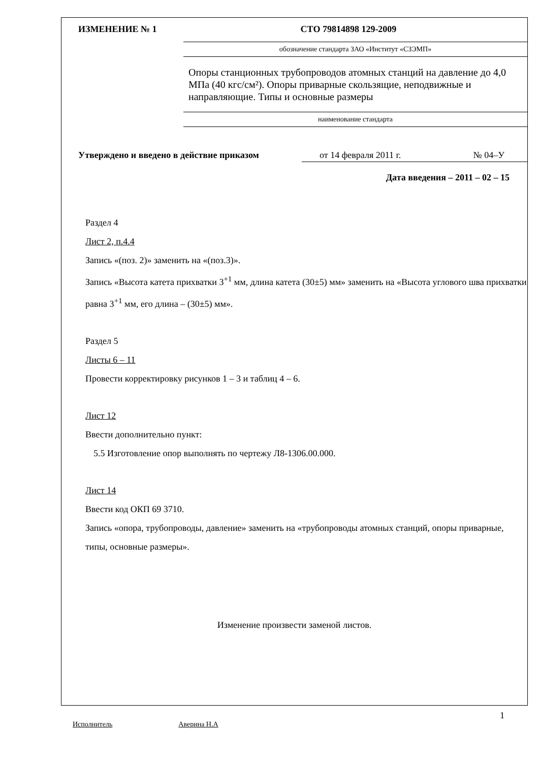ИЗМЕНЕНИЕ № 1 СТО 79814898 129-2009
обозначение стандарта ЗАО «Институт «СЗЭМП»
Опоры станционных трубопроводов атомных станций на давление до 4,0 МПа (40 кгс/см²). Опоры приварные скользящие, неподвижные и направляющие. Типы и основные размеры
наименование стандарта
Утверждено и введено в действие приказом от 14 февраля 2011 г. № 04–У
Дата введения – 2011 – 02 – 15
Раздел 4
Лист 2, п.4.4
Запись «(поз. 2)» заменить на «(поз.3)».
Запись «Высота катета прихватки 3<sup>+1</sup> мм, длина катета (30±5) мм» заменить на «Высота углового шва прихватки равна 3<sup>+1</sup> мм, его длина – (30±5) мм».
Раздел 5
Листы 6 – 11
Провести корректировку рисунков 1 – 3 и таблиц 4 – 6.
Лист 12
Ввести дополнительно пункт:
5.5 Изготовление опор выполнять по чертежу Л8-1306.00.000.
Лист 14
Ввести код ОКП 69 3710.
Запись «опора, трубопроводы, давление» заменить на «трубопроводы атомных станций, опоры приварные, типы, основные размеры».
Изменение произвести заменой листов.
Исполнитель Аверина Н.А 1